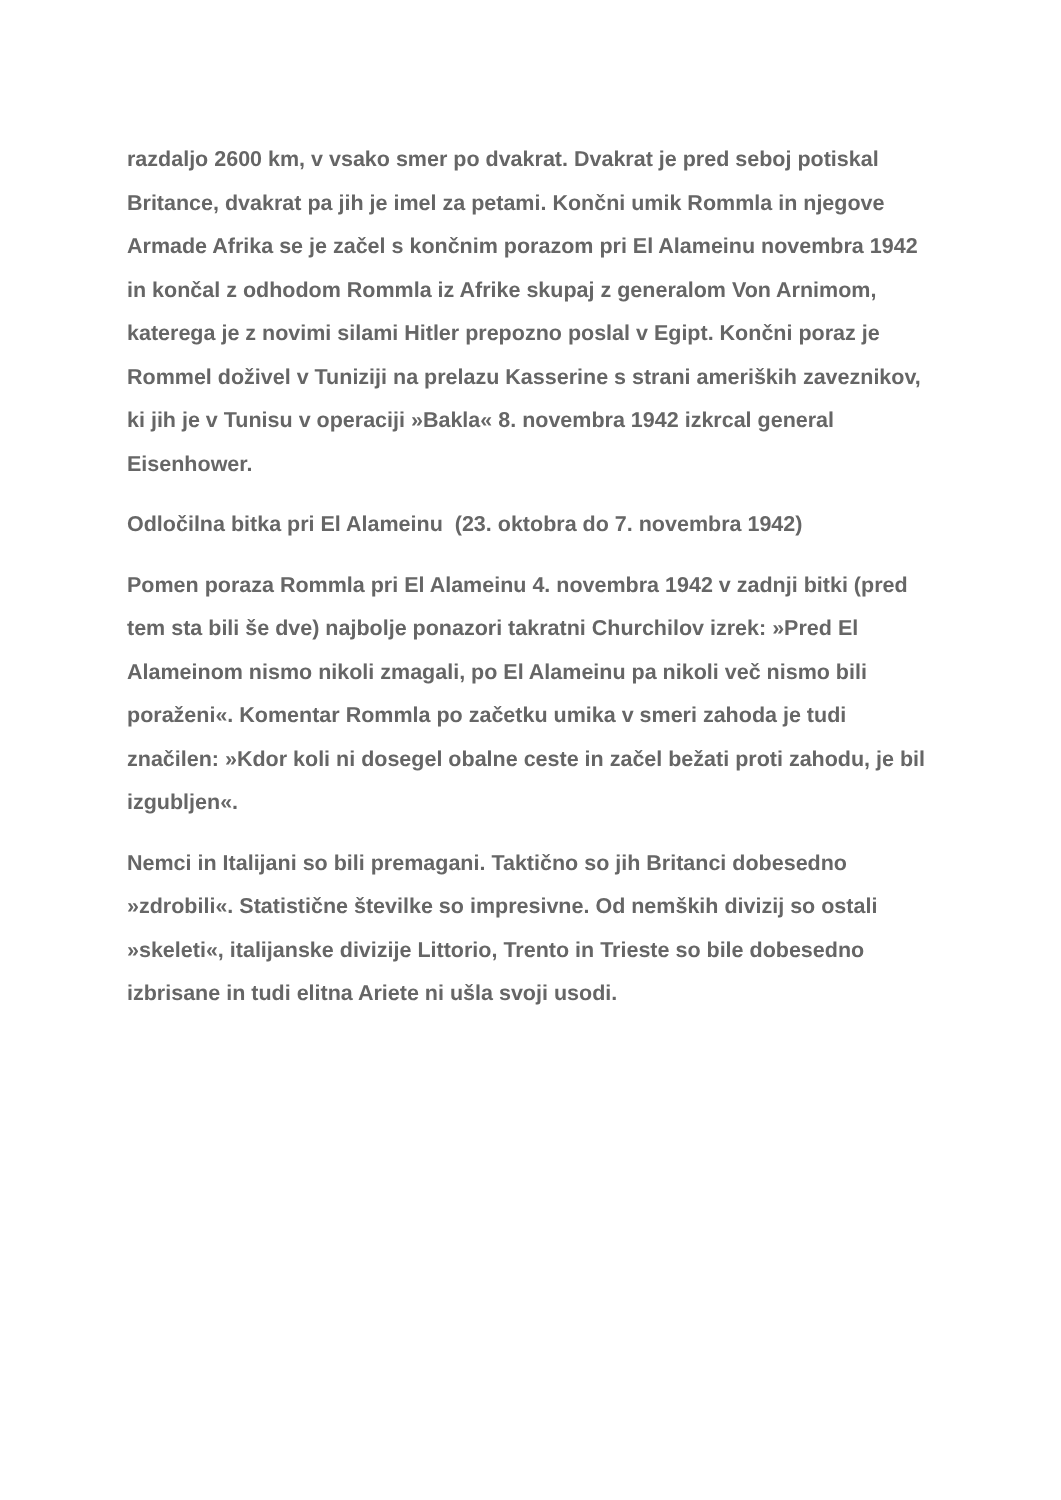razdaljo 2600 km, v vsako smer po dvakrat. Dvakrat je pred seboj potiskal Britance, dvakrat pa jih je imel za petami. Končni umik Rommla in njegove Armade Afrika se je začel s končnim porazom pri El Alameinu novembra 1942 in končal z odhodom Rommla iz Afrike skupaj z generalom Von Arnimom, katerega je z novimi silami Hitler prepozno poslal v Egipt. Končni poraz je Rommel doživel v Tuniziji na prelazu Kasserine s strani ameriških zaveznikov, ki jih je v Tunisu v operaciji »Bakla« 8. novembra 1942 izkrcal general Eisenhower.
Odločilna bitka pri El Alameinu (23. oktobra do 7. novembra 1942)
Pomen poraza Rommla pri El Alameinu 4. novembra 1942 v zadnji bitki (pred tem sta bili še dve) najbolje ponazori takratni Churchilov izrek: »Pred El Alameinom nismo nikoli zmagali, po El Alameinu pa nikoli več nismo bili poraženi«. Komentar Rommla po začetku umika v smeri zahoda je tudi značilen: »Kdor koli ni dosegel obalne ceste in začel bežati proti zahodu, je bil izgubljen«.
Nemci in Italijani so bili premagani. Taktično so jih Britanci dobesedno »zdrobili«. Statistične številke so impresivne. Od nemških divizij so ostali »skeleti«, italijanske divizije Littorio, Trento in Trieste so bile dobesedno izbrisane in tudi elitna Ariete ni ušla svoji usodi.